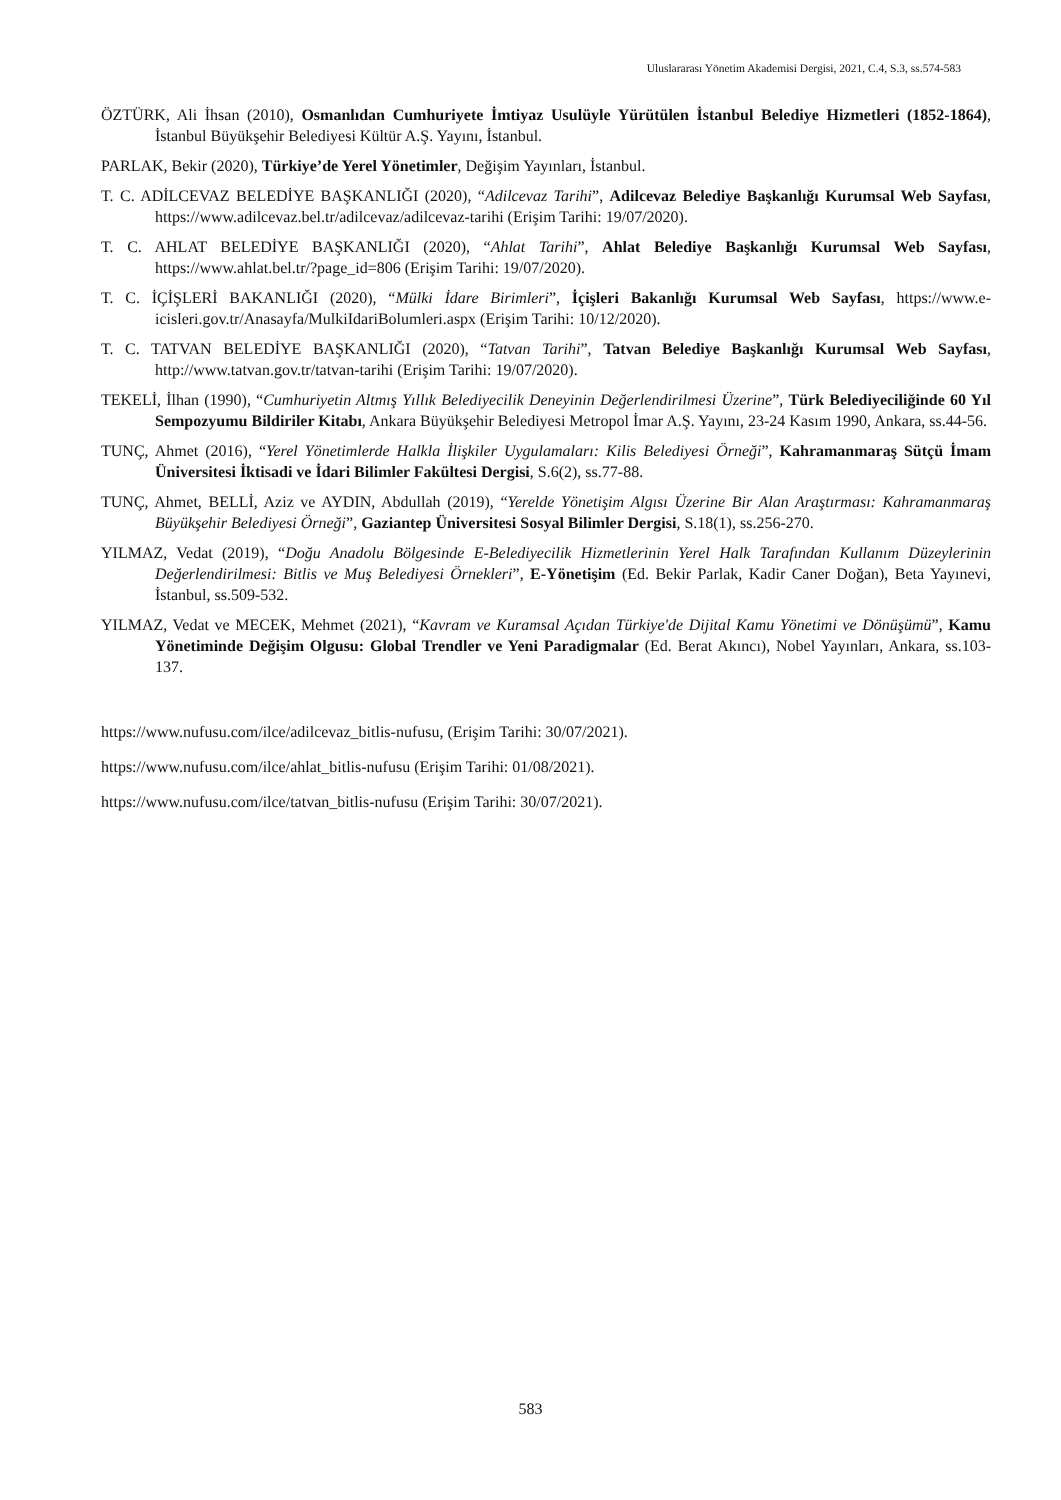Uluslararası Yönetim Akademisi Dergisi, 2021, C.4, S.3, ss.574-583
ÖZTÜRK, Ali İhsan (2010), Osmanlıdan Cumhuriyete İmtiyaz Usulüyle Yürütülen İstanbul Belediye Hizmetleri (1852-1864), İstanbul Büyükşehir Belediyesi Kültür A.Ş. Yayını, İstanbul.
PARLAK, Bekir (2020), Türkiye’de Yerel Yönetimler, Değişim Yayınları, İstanbul.
T. C. ADİLCEVAZ BELEDİYE BAŞKANLIĞI (2020), “Adilcevaz Tarihi”, Adilcevaz Belediye Başkanlığı Kurumsal Web Sayfası, https://www.adilcevaz.bel.tr/adilcevaz/adilcevaz-tarihi (Erişim Tarihi: 19/07/2020).
T. C. AHLAT BELEDİYE BAŞKANLIĞI (2020), “Ahlat Tarihi”, Ahlat Belediye Başkanlığı Kurumsal Web Sayfası, https://www.ahlat.bel.tr/?page_id=806 (Erişim Tarihi: 19/07/2020).
T. C. İÇİŞLERİ BAKANLIĞI (2020), “Mülki İdare Birimleri”, İçişleri Bakanlığı Kurumsal Web Sayfası, https://www.e-icisleri.gov.tr/Anasayfa/MulkiIdariBolumleri.aspx (Erişim Tarihi: 10/12/2020).
T. C. TATVAN BELEDİYE BAŞKANLIĞI (2020), “Tatvan Tarihi”, Tatvan Belediye Başkanlığı Kurumsal Web Sayfası, http://www.tatvan.gov.tr/tatvan-tarihi (Erişim Tarihi: 19/07/2020).
TEKELİ, İlhan (1990), “Cumhuriyetin Altmış Yıllık Belediyecilik Deneyinin Değerlendirilmesi Üzerine”, Türk Belediyeciliğinde 60 Yıl Sempozyumu Bildiriler Kitabı, Ankara Büyükşehir Belediyesi Metropol İmar A.Ş. Yayını, 23-24 Kasım 1990, Ankara, ss.44-56.
TUNÇ, Ahmet (2016), “Yerel Yönetimlerde Halkla İlişkiler Uygulamaları: Kilis Belediyesi Örneği”, Kahramanmaraş Sütçü İmam Üniversitesi İktisadi ve İdari Bilimler Fakültesi Dergisi, S.6(2), ss.77-88.
TUNÇ, Ahmet, BELLİ, Aziz ve AYDIN, Abdullah (2019), “Yerelde Yönetişim Algısı Üzerine Bir Alan Araştırması: Kahramanmaraş Büyükşehir Belediyesi Örneği”, Gaziantep Üniversitesi Sosyal Bilimler Dergisi, S.18(1), ss.256-270.
YILMAZ, Vedat (2019), “Doğu Anadolu Bölgesinde E-Belediyecilik Hizmetlerinin Yerel Halk Tarafından Kullanım Düzeylerinin Değerlendirilmesi: Bitlis ve Muş Belediyesi Örnekleri”, E-Yönetişim (Ed. Bekir Parlak, Kadir Caner Doğan), Beta Yayınevi, İstanbul, ss.509-532.
YILMAZ, Vedat ve MECEK, Mehmet (2021), “Kavram ve Kuramsal Açıdan Türkiye'de Dijital Kamu Yönetimi ve Dönüşümü”, Kamu Yönetiminde Değişim Olgusu: Global Trendler ve Yeni Paradigmalar (Ed. Berat Akıncı), Nobel Yayınları, Ankara, ss.103-137.
https://www.nufusu.com/ilce/adilcevaz_bitlis-nufusu, (Erişim Tarihi: 30/07/2021).
https://www.nufusu.com/ilce/ahlat_bitlis-nufusu (Erişim Tarihi: 01/08/2021).
https://www.nufusu.com/ilce/tatvan_bitlis-nufusu (Erişim Tarihi: 30/07/2021).
583